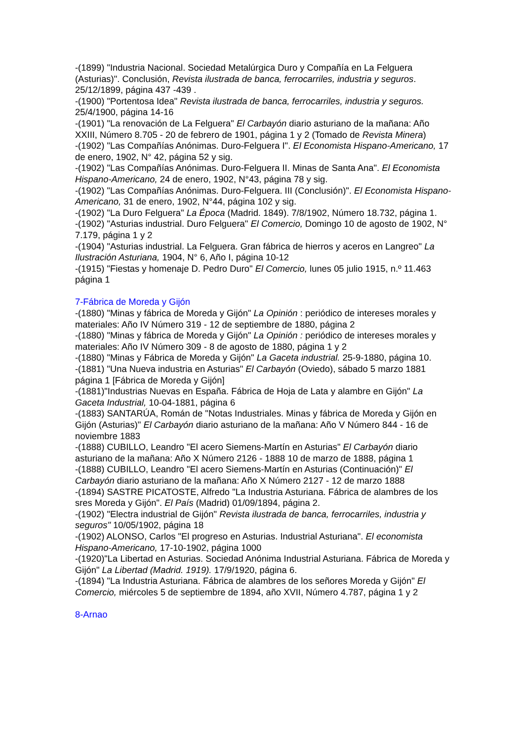-(1899) "Industria Nacional. Sociedad Metalúrgica Duro y Compañía en La Felguera (Asturias)". Conclusión, Revista ilustrada de banca, ferrocarriles, industria y seguros. 25/12/1899, página 437 -439 .
-(1900) "Portentosa Idea" Revista ilustrada de banca, ferrocarriles, industria y seguros. 25/4/1900, página 14-16
-(1901) "La renovación de La Felguera" El Carbayón diario asturiano de la mañana: Año XXIII, Número 8.705 - 20 de febrero de 1901, página 1 y 2 (Tomado de Revista Minera)
-(1902) "Las Compañías Anónimas. Duro-Felguera I". El Economista Hispano-Americano, 17 de enero, 1902, N° 42, página 52 y sig.
-(1902) "Las Compañías Anónimas. Duro-Felguera II. Minas de Santa Ana". El Economista Hispano-Americano, 24 de enero, 1902, N°43, página 78 y sig.
-(1902) "Las Compañías Anónimas. Duro-Felguera. III (Conclusión)". El Economista Hispano-Americano, 31 de enero, 1902, N°44, página 102 y sig.
-(1902) "La Duro Felguera" La Época (Madrid. 1849). 7/8/1902, Número 18.732, página 1.
-(1902) "Asturias industrial. Duro Felguera" El Comercio, Domingo 10 de agosto de 1902, N° 7.179, página 1 y 2
-(1904) "Asturias industrial. La Felguera. Gran fábrica de hierros y aceros en Langreo" La Ilustración Asturiana, 1904, N° 6, Año I, página 10-12
-(1915) "Fiestas y homenaje D. Pedro Duro" El Comercio, lunes 05 julio 1915, n.º 11.463 página 1
7-Fábrica de Moreda y Gijón
-(1880) "Minas y fábrica de Moreda y Gijón" La Opinión : periódico de intereses morales y materiales: Año IV Número 319 - 12 de septiembre de 1880, página 2
-(1880) "Minas y fábrica de Moreda y Gijón" La Opinión : periódico de intereses morales y materiales: Año IV Número 309 - 8 de agosto de 1880, página 1 y 2
-(1880) "Minas y Fábrica de Moreda y Gijón" La Gaceta industrial. 25-9-1880, página 10.
-(1881) "Una Nueva industria en Asturias" El Carbayón (Oviedo), sábado 5 marzo 1881 página 1 [Fábrica de Moreda y Gijón]
-(1881)"Industrias Nuevas en España. Fábrica de Hoja de Lata y alambre en Gijón" La Gaceta Industrial, 10-04-1881, página 6
-(1883) SANTARÚA, Román de "Notas Industriales. Minas y fábrica de Moreda y Gijón en Gijón (Asturias)" El Carbayón diario asturiano de la mañana: Año V Número 844 - 16 de noviembre 1883
-(1888) CUBILLO, Leandro "El acero Siemens-Martín en Asturias" El Carbayón diario asturiano de la mañana: Año X Número 2126 - 1888 10 de marzo de 1888, página 1
-(1888) CUBILLO, Leandro "El acero Siemens-Martín en Asturias (Continuación)" El Carbayón diario asturiano de la mañana: Año X Número 2127 - 12 de marzo 1888
-(1894) SASTRE PICATOSTE, Alfredo "La Industria Asturiana. Fábrica de alambres de los sres Moreda y Gijón". El País (Madrid) 01/09/1894, página 2.
-(1902) "Electra industrial de Gijón" Revista ilustrada de banca, ferrocarriles, industria y seguros" 10/05/1902, página 18
-(1902) ALONSO, Carlos "El progreso en Asturias. Industrial Asturiana". El economista Hispano-Americano, 17-10-1902, página 1000
-(1920)"La Libertad en Asturias. Sociedad Anónima Industrial Asturiana. Fábrica de Moreda y Gijón" La Libertad (Madrid. 1919). 17/9/1920, página 6.
-(1894) "La Industria Asturiana. Fábrica de alambres de los señores Moreda y Gijón" El Comercio, miércoles 5 de septiembre de 1894, año XVII, Número 4.787, página 1 y 2
8-Arnao